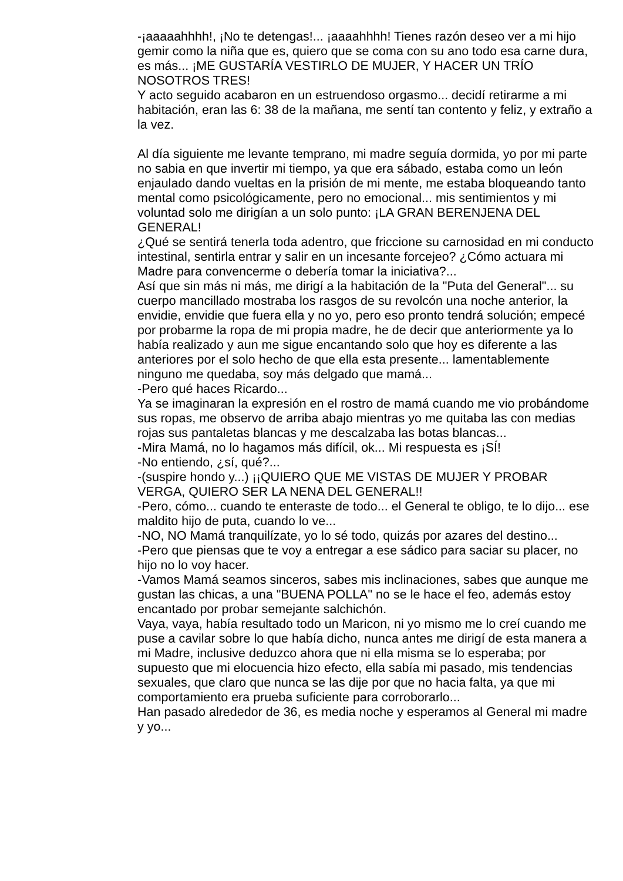-¡aaaaahhhh!, ¡No te detengas!... ¡aaaahhhh! Tienes razón deseo ver a mi hijo gemir como la niña que es, quiero que se coma con su ano todo esa carne dura, es más... ¡ME GUSTARÍA VESTIRLO DE MUJER, Y HACER UN TRÍO NOSOTROS TRES!
Y acto seguido acabaron en un estruendoso orgasmo... decidí retirarme a mi habitación, eran las 6: 38 de la mañana, me sentí tan contento y feliz, y extraño a la vez.
Al día siguiente me levante temprano, mi madre seguía dormida, yo por mi parte no sabia en que invertir mi tiempo, ya que era sábado, estaba como un león enjaulado dando vueltas en la prisión de mi mente, me estaba bloqueando tanto mental como psicológicamente, pero no emocional... mis sentimientos y mi voluntad solo me dirigían a un solo punto: ¡LA GRAN BERENJENA DEL GENERAL!
¿Qué se sentirá tenerla toda adentro, que friccione su carnosidad en mi conducto intestinal, sentirla entrar y salir en un incesante forcejeo? ¿Cómo actuara mi Madre para convencerme o debería tomar la iniciativa?...
Así que sin más ni más, me dirigí a la habitación de la "Puta del General"... su cuerpo mancillado mostraba los rasgos de su revolcón una noche anterior, la envidie, envidie que fuera ella y no yo, pero eso pronto tendrá solución; empecé por probarme la ropa de mi propia madre, he de decir que anteriormente ya lo había realizado y aun me sigue encantando solo que hoy es diferente a las anteriores por el solo hecho de que ella esta presente... lamentablemente ninguno me quedaba, soy más delgado que mamá...
-Pero qué haces Ricardo...
Ya se imaginaran la expresión en el rostro de mamá cuando me vio probándome sus ropas, me observo de arriba abajo mientras yo me quitaba las con medias rojas sus pantaletas blancas y me descalzaba las botas blancas...
-Mira Mamá, no lo hagamos más difícil, ok... Mi respuesta es ¡SÍ!
-No entiendo, ¿sí, qué?...
-(suspire hondo y...) ¡¡QUIERO QUE ME VISTAS DE MUJER Y PROBAR VERGA, QUIERO SER LA NENA DEL GENERAL!!
-Pero, cómo... cuando te enteraste de todo... el General te obligo, te lo dijo... ese maldito hijo de puta, cuando lo ve...
-NO, NO Mamá tranquilízate, yo lo sé todo, quizás por azares del destino...
-Pero que piensas que te voy a entregar a ese sádico para saciar su placer, no hijo no lo voy hacer.
-Vamos Mamá seamos sinceros, sabes mis inclinaciones, sabes que aunque me gustan las chicas, a una "BUENA POLLA" no se le hace el feo, además estoy encantado por probar semejante salchichón.
Vaya, vaya, había resultado todo un Maricon, ni yo mismo me lo creí cuando me puse a cavilar sobre lo que había dicho, nunca antes me dirigí de esta manera a mi Madre, inclusive deduzco ahora que ni ella misma se lo esperaba; por supuesto que mi elocuencia hizo efecto, ella sabía mi pasado, mis tendencias sexuales, que claro que nunca se las dije por que no hacia falta, ya que mi comportamiento era prueba suficiente para corroborarlo...
Han pasado alrededor de 36, es media noche y esperamos al General mi madre y yo...